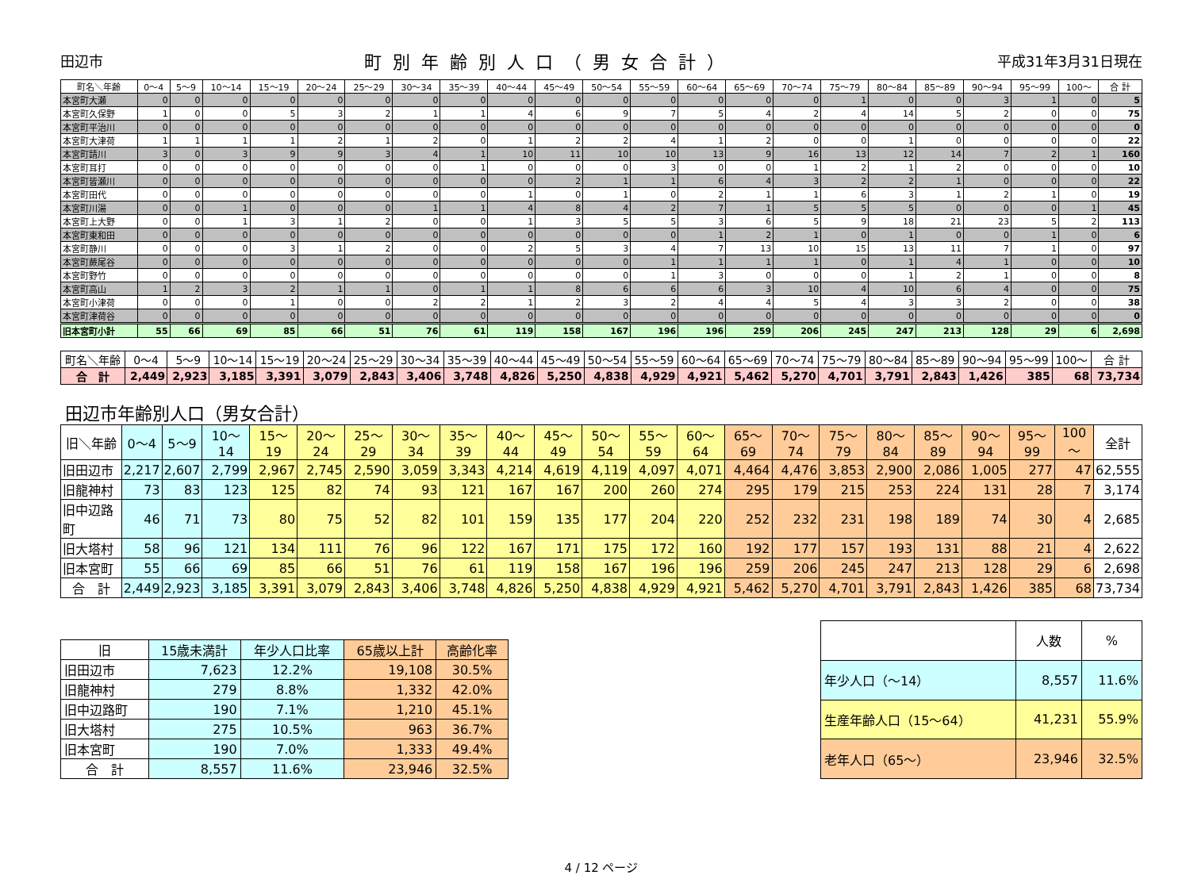田辺市 町別年齢別人口（男女合計） 平成31年3月31日現在
| 町名＼年齢 | 0～4 | 5～9 | 10～14 | 15～19 | 20～24 | 25～29 | 30～34 | 35～39 | 40～44 | 45～49 | 50～54 | 55～59 | 60～64 | 65～69 | 70～74 | 75～79 | 80～84 | 85～89 | 90～94 | 95～99 | 100～ | 合 計 |
| --- | --- | --- | --- | --- | --- | --- | --- | --- | --- | --- | --- | --- | --- | --- | --- | --- | --- | --- | --- | --- | --- | --- |
| 本宮町大瀬 | 0 | 0 | 0 | 0 | 0 | 0 | 0 | 0 | 0 | 0 | 0 | 0 | 0 | 0 | 0 | 1 | 0 | 0 | 3 | 1 | 0 | 5 |
| 本宮町久保野 | 1 | 0 | 0 | 5 | 3 | 2 | 1 | 1 | 4 | 6 | 9 | 7 | 5 | 4 | 2 | 4 | 14 | 5 | 2 | 0 | 0 | 75 |
| 本宮町平治川 | 0 | 0 | 0 | 0 | 0 | 0 | 0 | 0 | 0 | 0 | 0 | 0 | 0 | 0 | 0 | 0 | 0 | 0 | 0 | 0 | 0 | 0 |
| 本宮町大津荷 | 1 | 1 | 1 | 1 | 2 | 1 | 2 | 0 | 1 | 2 | 2 | 4 | 1 | 2 | 0 | 0 | 1 | 0 | 0 | 0 | 0 | 22 |
| 本宮町請川 | 3 | 0 | 3 | 9 | 9 | 3 | 4 | 1 | 10 | 11 | 10 | 10 | 13 | 9 | 16 | 13 | 12 | 14 | 7 | 2 | 1 | 160 |
| 本宮町耳打 | 0 | 0 | 0 | 0 | 0 | 0 | 0 | 1 | 0 | 0 | 0 | 3 | 0 | 0 | 1 | 2 | 1 | 2 | 0 | 0 | 0 | 10 |
| 本宮町皆瀬川 | 0 | 0 | 0 | 0 | 0 | 0 | 0 | 0 | 0 | 2 | 1 | 1 | 6 | 4 | 3 | 2 | 2 | 1 | 0 | 0 | 0 | 22 |
| 本宮町田代 | 0 | 0 | 0 | 0 | 0 | 0 | 0 | 0 | 1 | 0 | 1 | 0 | 2 | 1 | 1 | 6 | 3 | 1 | 2 | 1 | 0 | 19 |
| 本宮町川湯 | 0 | 0 | 1 | 0 | 0 | 0 | 1 | 1 | 4 | 8 | 4 | 2 | 7 | 1 | 5 | 5 | 5 | 0 | 0 | 0 | 1 | 45 |
| 本宮町上大野 | 0 | 0 | 1 | 3 | 1 | 2 | 0 | 0 | 1 | 3 | 5 | 5 | 3 | 6 | 5 | 9 | 18 | 21 | 23 | 5 | 2 | 113 |
| 本宮町東和田 | 0 | 0 | 0 | 0 | 0 | 0 | 0 | 0 | 0 | 0 | 0 | 0 | 1 | 2 | 1 | 0 | 1 | 0 | 0 | 1 | 0 | 6 |
| 本宮町静川 | 0 | 0 | 0 | 3 | 1 | 2 | 0 | 0 | 2 | 5 | 3 | 4 | 7 | 13 | 10 | 15 | 13 | 11 | 7 | 1 | 0 | 97 |
| 本宮町蕨尾谷 | 0 | 0 | 0 | 0 | 0 | 0 | 0 | 0 | 0 | 0 | 0 | 1 | 1 | 1 | 1 | 0 | 1 | 4 | 1 | 0 | 0 | 10 |
| 本宮町野竹 | 0 | 0 | 0 | 0 | 0 | 0 | 0 | 0 | 0 | 0 | 0 | 1 | 3 | 0 | 0 | 0 | 1 | 2 | 1 | 0 | 0 | 8 |
| 本宮町高山 | 1 | 2 | 3 | 2 | 1 | 1 | 0 | 1 | 1 | 8 | 6 | 6 | 6 | 3 | 10 | 4 | 10 | 6 | 4 | 0 | 0 | 75 |
| 本宮町小津荷 | 0 | 0 | 0 | 1 | 0 | 0 | 2 | 2 | 1 | 2 | 3 | 2 | 4 | 4 | 5 | 4 | 3 | 3 | 2 | 0 | 0 | 38 |
| 本宮町津荷谷 | 0 | 0 | 0 | 0 | 0 | 0 | 0 | 0 | 0 | 0 | 0 | 0 | 0 | 0 | 0 | 0 | 0 | 0 | 0 | 0 | 0 | 0 |
| 旧本宮町小計 | 55 | 66 | 69 | 85 | 66 | 51 | 76 | 61 | 119 | 158 | 167 | 196 | 196 | 259 | 206 | 245 | 247 | 213 | 128 | 29 | 6 | 2,698 |
| 町名＼年齢 | 0～4 | 5～9 | 10～14 | 15～19 | 20～24 | 25～29 | 30～34 | 35～39 | 40～44 | 45～49 | 50～54 | 55～59 | 60～64 | 65～69 | 70～74 | 75～79 | 80～84 | 85～89 | 90～94 | 95～99 | 100～ | 合 計 |
| --- | --- | --- | --- | --- | --- | --- | --- | --- | --- | --- | --- | --- | --- | --- | --- | --- | --- | --- | --- | --- | --- | --- |
| 合 計 | 2,449 | 2,923 | 3,185 | 3,391 | 3,079 | 2,843 | 3,406 | 3,748 | 4,826 | 5,250 | 4,838 | 4,929 | 4,921 | 5,462 | 5,270 | 4,701 | 3,791 | 2,843 | 1,426 | 385 | 68 | 73,734 |
田辺市年齢別人口（男女合計）
| 旧＼年齢 | 0～4 | 5～9 | 10～14 | 15～19 | 20～24 | 25～29 | 30～34 | 35～39 | 40～44 | 45～49 | 50～54 | 55～59 | 60～64 | 65～69 | 70～74 | 75～79 | 80～84 | 85～89 | 90～94 | 95～99 | 100～ | 全計 |
| --- | --- | --- | --- | --- | --- | --- | --- | --- | --- | --- | --- | --- | --- | --- | --- | --- | --- | --- | --- | --- | --- | --- |
| 旧田辺市 | 2,217 | 2,607 | 2,799 | 2,967 | 2,745 | 2,590 | 3,059 | 3,343 | 4,214 | 4,619 | 4,119 | 4,097 | 4,071 | 4,464 | 4,476 | 3,853 | 2,900 | 2,086 | 1,005 | 277 | 47 | 62,555 |
| 旧龍神村 | 73 | 83 | 123 | 125 | 82 | 74 | 93 | 121 | 167 | 167 | 200 | 260 | 274 | 295 | 179 | 215 | 253 | 224 | 131 | 28 | 7 | 3,174 |
| 旧中辺路町 | 46 | 71 | 73 | 80 | 75 | 52 | 82 | 101 | 159 | 135 | 177 | 204 | 220 | 252 | 232 | 231 | 198 | 189 | 74 | 30 | 4 | 2,685 |
| 旧大塔村 | 58 | 96 | 121 | 134 | 111 | 76 | 96 | 122 | 167 | 171 | 175 | 172 | 160 | 192 | 177 | 157 | 193 | 131 | 88 | 21 | 4 | 2,622 |
| 旧本宮町 | 55 | 66 | 69 | 85 | 66 | 51 | 76 | 61 | 119 | 158 | 167 | 196 | 196 | 259 | 206 | 245 | 247 | 213 | 128 | 29 | 6 | 2,698 |
| 合 計 | 2,449 | 2,923 | 3,185 | 3,391 | 3,079 | 2,843 | 3,406 | 3,748 | 4,826 | 5,250 | 4,838 | 4,929 | 4,921 | 5,462 | 5,270 | 4,701 | 3,791 | 2,843 | 1,426 | 385 | 68 | 73,734 |
| 旧 | 15歳未満計 | 年少人口比率 | 65歳以上計 | 高齢化率 |
| --- | --- | --- | --- | --- |
| 旧田辺市 | 7,623 | 12.2% | 19,108 | 30.5% |
| 旧龍神村 | 279 | 8.8% | 1,332 | 42.0% |
| 旧中辺路町 | 190 | 7.1% | 1,210 | 45.1% |
| 旧大塔村 | 275 | 10.5% | 963 | 36.7% |
| 旧本宮町 | 190 | 7.0% | 1,333 | 49.4% |
| 合 計 | 8,557 | 11.6% | 23,946 | 32.5% |
| | 人数 | % |
| --- | --- | --- |
| 年少人口（～14） | 8,557 | 11.6% |
| 生産年齢人口（15～64） | 41,231 | 55.9% |
| 老年人口（65～） | 23,946 | 32.5% |
4 / 12 ページ